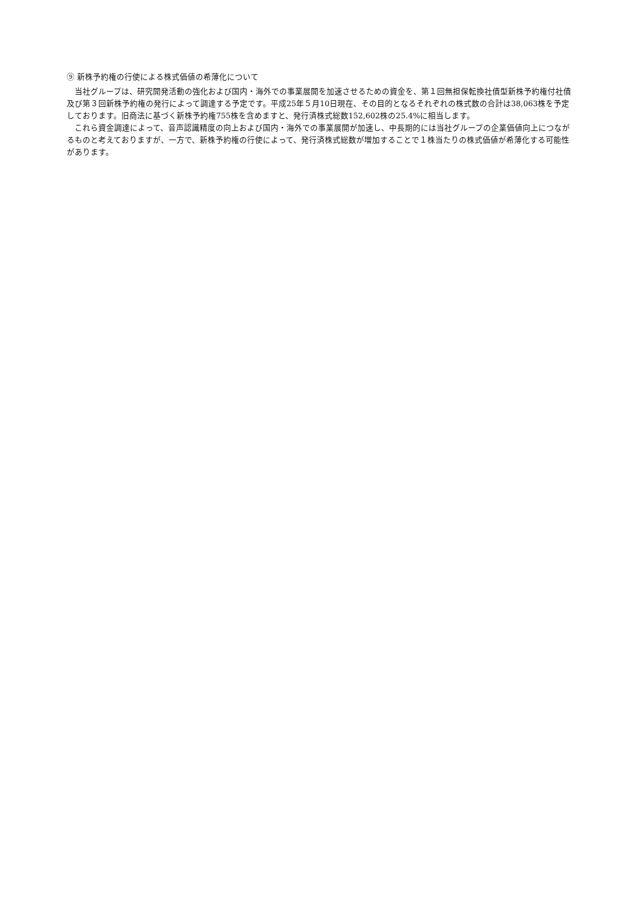⑨ 新株予約権の行使による株式価値の希薄化について
当社グループは、研究開発活動の強化および国内・海外での事業展開を加速させるための資金を、第１回無担保転換社債型新株予約権付社債及び第３回新株予約権の発行によって調達する予定です。平成25年５月10日現在、その目的となるそれぞれの株式数の合計は38,063株を予定しております。旧商法に基づく新株予約権755株を含めますと、発行済株式総数152,602株の25.4%に相当します。
これら資金調達によって、音声認識精度の向上および国内・海外での事業展開が加速し、中長期的には当社グループの企業価値向上につながるものと考えておりますが、一方で、新株予約権の行使によって、発行済株式総数が増加することで１株当たりの株式価値が希薄化する可能性があります。